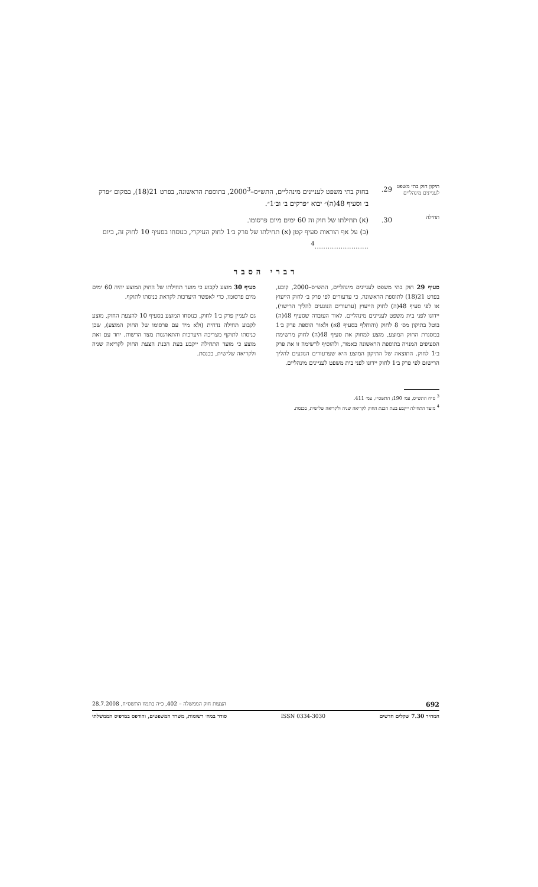תיקון חוק בתי משפט לעניינים מינהליים
29. בחוק בתי משפט לעניינים מינהליים, התש״ס–2000<sup>3</sup>, בתוספת הראשונה, בפרט 21(18), במקום ״פרק ב׳ וסעיף 48(ה)״ יבוא ״פרקים ב׳ וב׳1״.
תחילה
30. (א) תחילתו של חוק זה 60 ימים מיום פרסומו.
(ב) על אף הוראות סעיף קטן (א) תחילתו של פרק ב׳1 לחוק העיקרי, כנוסחו בסעיף 10 לחוק זה, ביום .........................<sup>4</sup>
דברי הסבר
סעיף 29 חוק בתי משפט לעניינים מינהליים, התש״ס–2000, קובע, בפרט 21(18) לתוספת הראשונה, כי ערעורים לפי פרק ב׳ לחוק הייעוץ או לפי סעיף 48(ה) לחוק הייעוץ (ערעורים הנוגעים להליך הרישוי), יידונו לפני בית משפט לעניינים מינהליים. לאור העובדה שסעיף 48(ה) בוטל בתיקון מס׳ 8 לחוק (והוחלף בסעיף 8א) ולאור הוספת פרק ב׳1 במסגרת החוק המוצע, מוצע למחוק את סעיף 48(ה) לחוק מרשימת הסעיפים המנויה בתוספת הראשונה כאמור, ולהוסיף לרשימה זו את פרק ב׳1 לחוק. התוצאה של התיקון המוצע היא שערעורים הנוגעים להליך הרישום לפי פרק ב׳1 לחוק יידונו לפני בית משפט לעניינים מינהליים.
סעיף 30 מוצע לקבוע כי מועד תחילתו של החוק המוצע יהיה 60 ימים מיום פרסומו, כדי לאפשר היערכות לקראת כניסתו לתוקף.
גם לעניין פרק ב׳1 לחוק, כנוסחו המוצע בסעיף 10 להצעת החוק, מוצע לקבוע תחילה נדחית (ולא מיד עם פרסומו של החוק המוצע), שכן כניסתו לתוקף מצריכה היערכות והתארגנות מצד הרשות. יחד עם זאת מוצע כי מועד התחילה ייקבע בעת הכנת הצעת החוק לקריאה שניה ולקריאה שלישית, בכנסת.
<sup>3</sup> ס״ח התש״ס, עמ׳ 190; התשס״ז, עמ׳ 411.
<sup>4</sup> מועד התחילה ייקבע בעת הכנת החוק לקריאה שניה ולקריאה שלישית, בכנסת.
692 הצעות חוק הממשלה – 402, כ״ה בתמוז התשס״ח, 28.7.2008
המחיר 7.30 שקלים חדשים ISSN 0334-3030 סודר במח׳ רשומות, משרד המשפטים, והודפס במדפיס הממשלתי